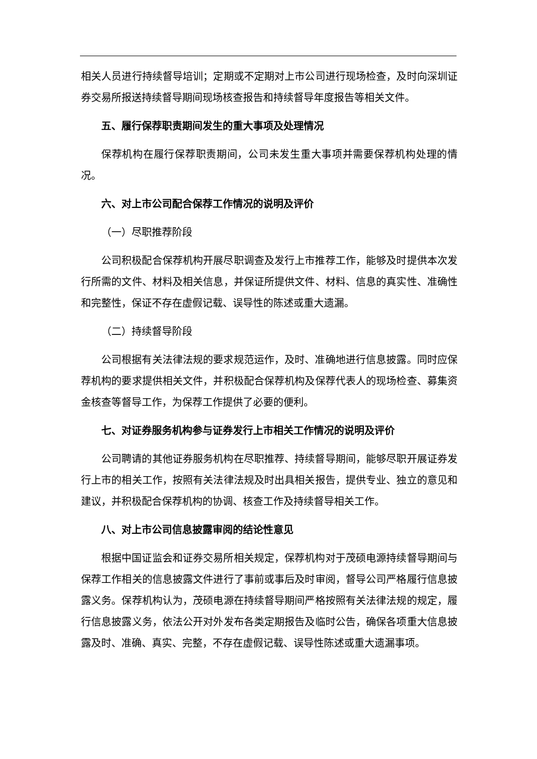相关人员进行持续督导培训；定期或不定期对上市公司进行现场检查，及时向深圳证券交易所报送持续督导期间现场核查报告和持续督导年度报告等相关文件。
五、履行保荐职责期间发生的重大事项及处理情况
保荐机构在履行保荐职责期间，公司未发生重大事项并需要保荐机构处理的情况。
六、对上市公司配合保荐工作情况的说明及评价
（一）尽职推荐阶段
公司积极配合保荐机构开展尽职调查及发行上市推荐工作，能够及时提供本次发行所需的文件、材料及相关信息，并保证所提供文件、材料、信息的真实性、准确性和完整性，保证不存在虚假记载、误导性的陈述或重大遗漏。
（二）持续督导阶段
公司根据有关法律法规的要求规范运作，及时、准确地进行信息披露。同时应保荐机构的要求提供相关文件，并积极配合保荐机构及保荐代表人的现场检查、募集资金核查等督导工作，为保荐工作提供了必要的便利。
七、对证券服务机构参与证券发行上市相关工作情况的说明及评价
公司聘请的其他证券服务机构在尽职推荐、持续督导期间，能够尽职开展证券发行上市的相关工作，按照有关法律法规及时出具相关报告，提供专业、独立的意见和建议，并积极配合保荐机构的协调、核查工作及持续督导相关工作。
八、对上市公司信息披露审阅的结论性意见
根据中国证监会和证券交易所相关规定，保荐机构对于茂硕电源持续督导期间与保荐工作相关的信息披露文件进行了事前或事后及时审阅，督导公司严格履行信息披露义务。保荐机构认为，茂硕电源在持续督导期间严格按照有关法律法规的规定，履行信息披露义务，依法公开对外发布各类定期报告及临时公告，确保各项重大信息披露及时、准确、真实、完整，不存在虚假记载、误导性陈述或重大遗漏事项。